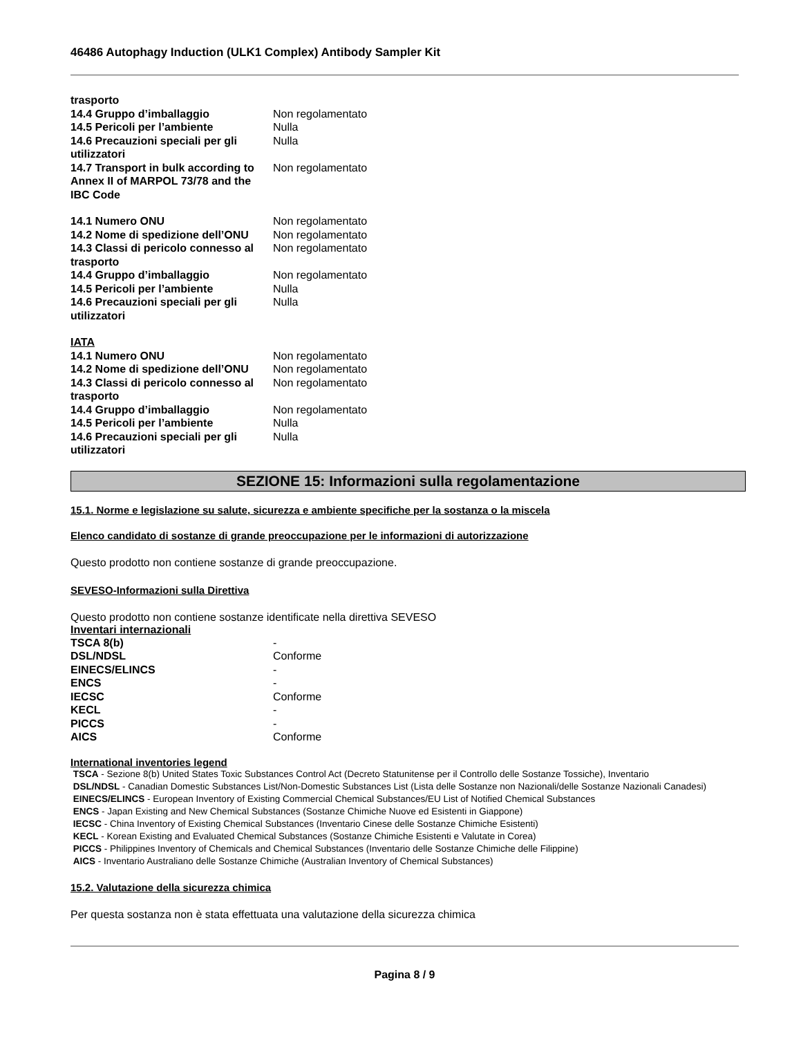46486 Autophagy Induction (ULK1 Complex) Antibody Sampler Kit
| trasporto | |
| 14.4 Gruppo d’imballaggio | Non regolamentato |
| 14.5 Pericoli per l’ambiente | Nulla |
| 14.6 Precauzioni speciali per gli utilizzatori | Nulla |
| 14.7 Transport in bulk according to Annex II of MARPOL 73/78 and the IBC Code | Non regolamentato |
| 14.1 Numero ONU | Non regolamentato |
| 14.2 Nome di spedizione dell’ONU | Non regolamentato |
| 14.3 Classi di pericolo connesso al trasporto | Non regolamentato |
| 14.4 Gruppo d’imballaggio | Non regolamentato |
| 14.5 Pericoli per l’ambiente | Nulla |
| 14.6 Precauzioni speciali per gli utilizzatori | Nulla |
| IATA | |
| 14.1 Numero ONU | Non regolamentato |
| 14.2 Nome di spedizione dell’ONU | Non regolamentato |
| 14.3 Classi di pericolo connesso al trasporto | Non regolamentato |
| 14.4 Gruppo d’imballaggio | Non regolamentato |
| 14.5 Pericoli per l’ambiente | Nulla |
| 14.6 Precauzioni speciali per gli utilizzatori | Nulla |
SEZIONE 15: Informazioni sulla regolamentazione
15.1. Norme e legislazione su salute, sicurezza e ambiente specifiche per la sostanza o la miscela
Elenco candidato di sostanze di grande preoccupazione per le informazioni di autorizzazione
Questo prodotto non contiene sostanze di grande preoccupazione.
SEVESO-Informazioni sulla Direttiva
Questo prodotto non contiene sostanze identificate nella direttiva SEVESO
Inventari internazionali
| TSCA 8(b) | - |
| DSL/NDSL | Conforme |
| EINECS/ELINCS | - |
| ENCS | - |
| IECSC | Conforme |
| KECL | - |
| PICCS | - |
| AICS | Conforme |
International inventories legend
TSCA - Sezione 8(b) United States Toxic Substances Control Act (Decreto Statunitense per il Controllo delle Sostanze Tossiche), Inventario
DSL/NDSL - Canadian Domestic Substances List/Non-Domestic Substances List (Lista delle Sostanze non Nazionali/delle Sostanze Nazionali Canadesi)
EINECS/ELINCS - European Inventory of Existing Commercial Chemical Substances/EU List of Notified Chemical Substances
ENCS - Japan Existing and New Chemical Substances (Sostanze Chimiche Nuove ed Esistenti in Giappone)
IECSC - China Inventory of Existing Chemical Substances (Inventario Cinese delle Sostanze Chimiche Esistenti)
KECL - Korean Existing and Evaluated Chemical Substances (Sostanze Chimiche Esistenti e Valutate in Corea)
PICCS - Philippines Inventory of Chemicals and Chemical Substances (Inventario delle Sostanze Chimiche delle Filippine)
AICS - Inventario Australiano delle Sostanze Chimiche (Australian Inventory of Chemical Substances)
15.2. Valutazione della sicurezza chimica
Per questa sostanza non è stata effettuata una valutazione della sicurezza chimica
Pagina 8 / 9